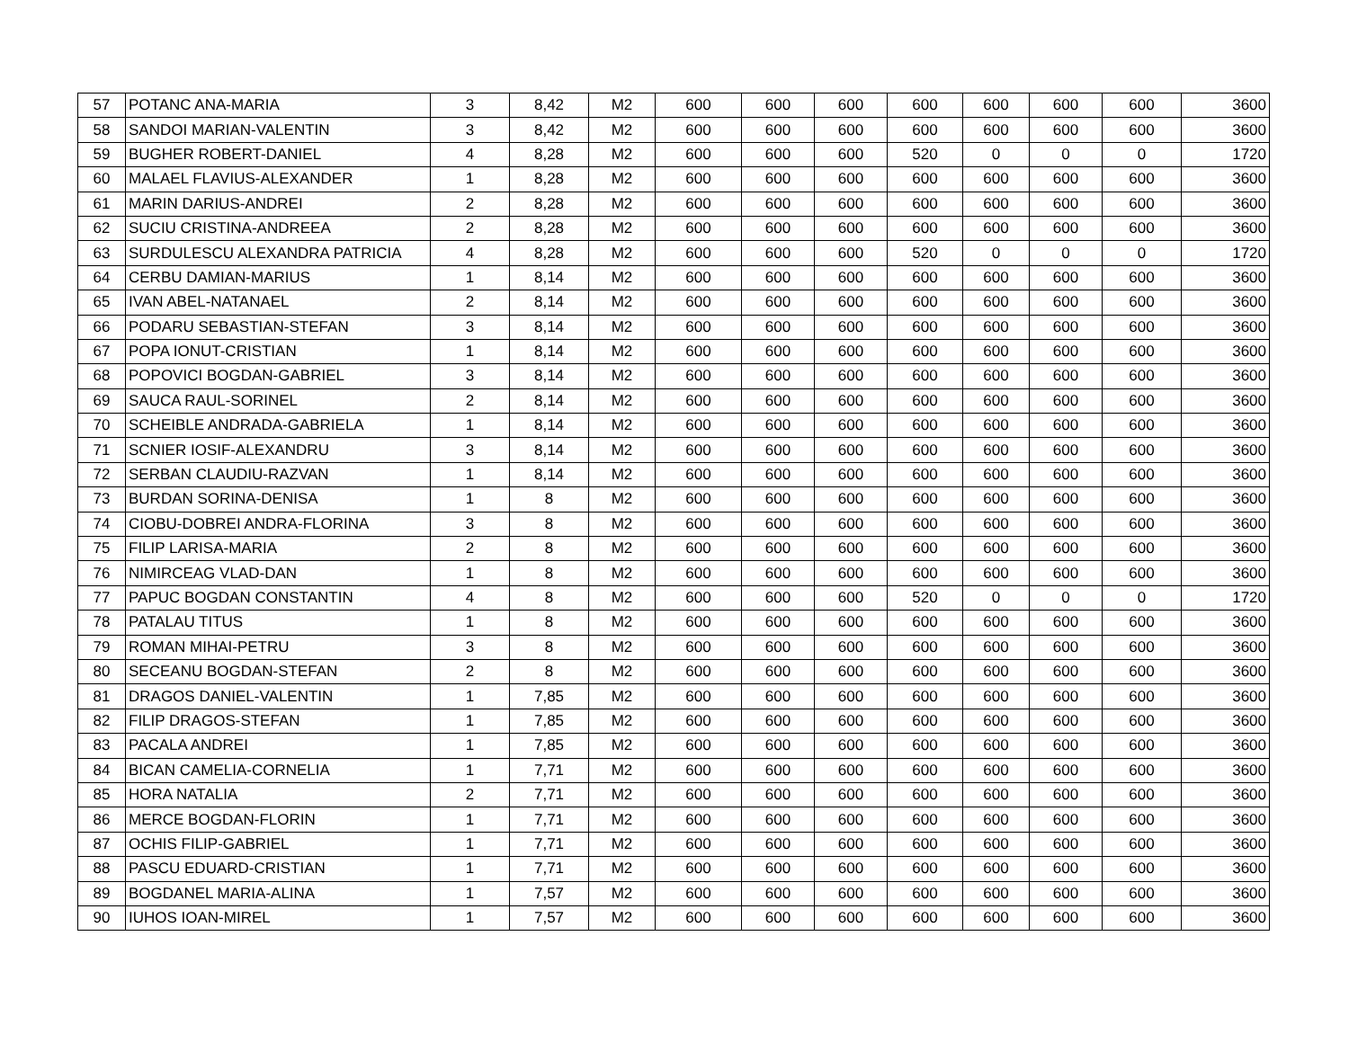| 57 | POTANC ANA-MARIA | 3 | 8,42 | M2 | 600 | 600 | 600 | 600 | 600 | 600 | 600 | 3600 |
| 58 | SANDOI MARIAN-VALENTIN | 3 | 8,42 | M2 | 600 | 600 | 600 | 600 | 600 | 600 | 600 | 3600 |
| 59 | BUGHER ROBERT-DANIEL | 4 | 8,28 | M2 | 600 | 600 | 600 | 520 | 0 | 0 | 0 | 1720 |
| 60 | MALAEL FLAVIUS-ALEXANDER | 1 | 8,28 | M2 | 600 | 600 | 600 | 600 | 600 | 600 | 600 | 3600 |
| 61 | MARIN DARIUS-ANDREI | 2 | 8,28 | M2 | 600 | 600 | 600 | 600 | 600 | 600 | 600 | 3600 |
| 62 | SUCIU CRISTINA-ANDREEA | 2 | 8,28 | M2 | 600 | 600 | 600 | 600 | 600 | 600 | 600 | 3600 |
| 63 | SURDULESCU ALEXANDRA PATRICIA | 4 | 8,28 | M2 | 600 | 600 | 600 | 520 | 0 | 0 | 0 | 1720 |
| 64 | CERBU DAMIAN-MARIUS | 1 | 8,14 | M2 | 600 | 600 | 600 | 600 | 600 | 600 | 600 | 3600 |
| 65 | IVAN ABEL-NATANAEL | 2 | 8,14 | M2 | 600 | 600 | 600 | 600 | 600 | 600 | 600 | 3600 |
| 66 | PODARU SEBASTIAN-STEFAN | 3 | 8,14 | M2 | 600 | 600 | 600 | 600 | 600 | 600 | 600 | 3600 |
| 67 | POPA IONUT-CRISTIAN | 1 | 8,14 | M2 | 600 | 600 | 600 | 600 | 600 | 600 | 600 | 3600 |
| 68 | POPOVICI BOGDAN-GABRIEL | 3 | 8,14 | M2 | 600 | 600 | 600 | 600 | 600 | 600 | 600 | 3600 |
| 69 | SAUCA RAUL-SORINEL | 2 | 8,14 | M2 | 600 | 600 | 600 | 600 | 600 | 600 | 600 | 3600 |
| 70 | SCHEIBLE ANDRADA-GABRIELA | 1 | 8,14 | M2 | 600 | 600 | 600 | 600 | 600 | 600 | 600 | 3600 |
| 71 | SCNIER IOSIF-ALEXANDRU | 3 | 8,14 | M2 | 600 | 600 | 600 | 600 | 600 | 600 | 600 | 3600 |
| 72 | SERBAN CLAUDIU-RAZVAN | 1 | 8,14 | M2 | 600 | 600 | 600 | 600 | 600 | 600 | 600 | 3600 |
| 73 | BURDAN SORINA-DENISA | 1 | 8 | M2 | 600 | 600 | 600 | 600 | 600 | 600 | 600 | 3600 |
| 74 | CIOBU-DOBREI ANDRA-FLORINA | 3 | 8 | M2 | 600 | 600 | 600 | 600 | 600 | 600 | 600 | 3600 |
| 75 | FILIP LARISA-MARIA | 2 | 8 | M2 | 600 | 600 | 600 | 600 | 600 | 600 | 600 | 3600 |
| 76 | NIMIRCEAG VLAD-DAN | 1 | 8 | M2 | 600 | 600 | 600 | 600 | 600 | 600 | 600 | 3600 |
| 77 | PAPUC BOGDAN CONSTANTIN | 4 | 8 | M2 | 600 | 600 | 600 | 520 | 0 | 0 | 0 | 1720 |
| 78 | PATALAU TITUS | 1 | 8 | M2 | 600 | 600 | 600 | 600 | 600 | 600 | 600 | 3600 |
| 79 | ROMAN MIHAI-PETRU | 3 | 8 | M2 | 600 | 600 | 600 | 600 | 600 | 600 | 600 | 3600 |
| 80 | SECEANU BOGDAN-STEFAN | 2 | 8 | M2 | 600 | 600 | 600 | 600 | 600 | 600 | 600 | 3600 |
| 81 | DRAGOS DANIEL-VALENTIN | 1 | 7,85 | M2 | 600 | 600 | 600 | 600 | 600 | 600 | 600 | 3600 |
| 82 | FILIP DRAGOS-STEFAN | 1 | 7,85 | M2 | 600 | 600 | 600 | 600 | 600 | 600 | 600 | 3600 |
| 83 | PACALA ANDREI | 1 | 7,85 | M2 | 600 | 600 | 600 | 600 | 600 | 600 | 600 | 3600 |
| 84 | BICAN CAMELIA-CORNELIA | 1 | 7,71 | M2 | 600 | 600 | 600 | 600 | 600 | 600 | 600 | 3600 |
| 85 | HORA NATALIA | 2 | 7,71 | M2 | 600 | 600 | 600 | 600 | 600 | 600 | 600 | 3600 |
| 86 | MERCE BOGDAN-FLORIN | 1 | 7,71 | M2 | 600 | 600 | 600 | 600 | 600 | 600 | 600 | 3600 |
| 87 | OCHIS FILIP-GABRIEL | 1 | 7,71 | M2 | 600 | 600 | 600 | 600 | 600 | 600 | 600 | 3600 |
| 88 | PASCU EDUARD-CRISTIAN | 1 | 7,71 | M2 | 600 | 600 | 600 | 600 | 600 | 600 | 600 | 3600 |
| 89 | BOGDANEL MARIA-ALINA | 1 | 7,57 | M2 | 600 | 600 | 600 | 600 | 600 | 600 | 600 | 3600 |
| 90 | IUHOS IOAN-MIREL | 1 | 7,57 | M2 | 600 | 600 | 600 | 600 | 600 | 600 | 600 | 3600 |